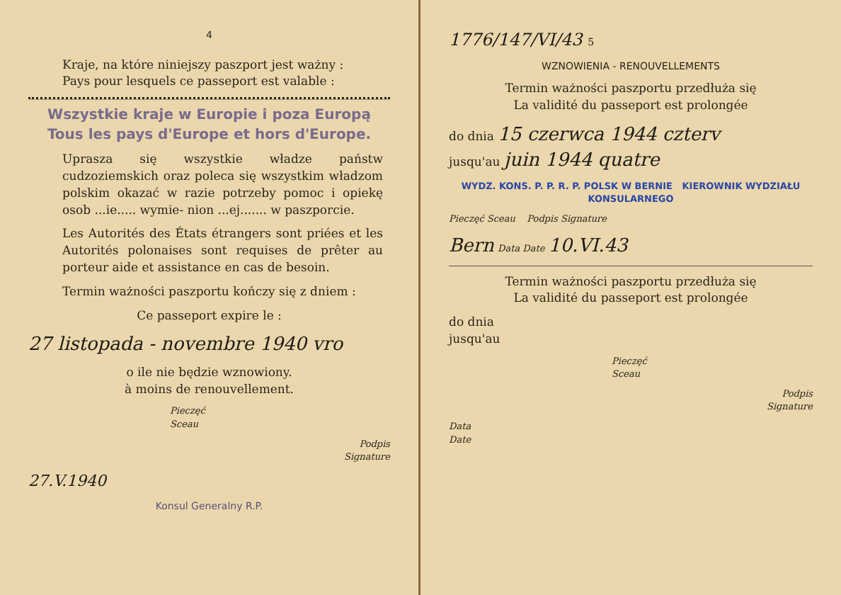4
Kraje, na które niniejszy paszport jest ważny :
Pays pour lesquels ce passeport est valable :
Wszystkie kraje w Europie i poza Europą
Tous les pays d'Europe et hors d'Europe.
Uprasza się wszystkie władze państw cudzoziemskich oraz poleca się wszystkim władzom polskim okazać w razie potrzeby pomoc i opiekę osob ...ie..... wymie- nion ...ej....... w paszporcie.
Les Autorités des États étrangers sont priées et les Autorités polonaises sont requises de prêter au porteur aide et assistance en cas de besoin.
Termin ważności paszportu kończy się z dniem :
Ce passeport expire le :
27 listopada - novembre 1940 vro
o ile nie będzie wznowiony.
à moins de renouvellement.
Pieczęć
Sceau
Podpis
Signature
27.V.1940
Konsul Generalny R.P.
1776/147/VI/43 5
WZNOWIENIA - RENOUVELLEMENTS
Termin ważności paszportu przedłuża się
La validité du passeport est prolongée
do dnia 15 czerwca 1944 czterv
jusqu'au juin 1944 quatre
WYDZ. KONS. P. P. R. P. POLSK W BERNIE KIEROWNIK WYDZIAŁU KONSULARNEGO
Pieczęć Sceau Podpis Signature
Bern Data Date 10.VI.43
Termin ważności paszportu przedłuża się
La validité du passeport est prolongée
do dnia
jusqu'au
Pieczęć
Sceau
Podpis
Signature
Data
Date